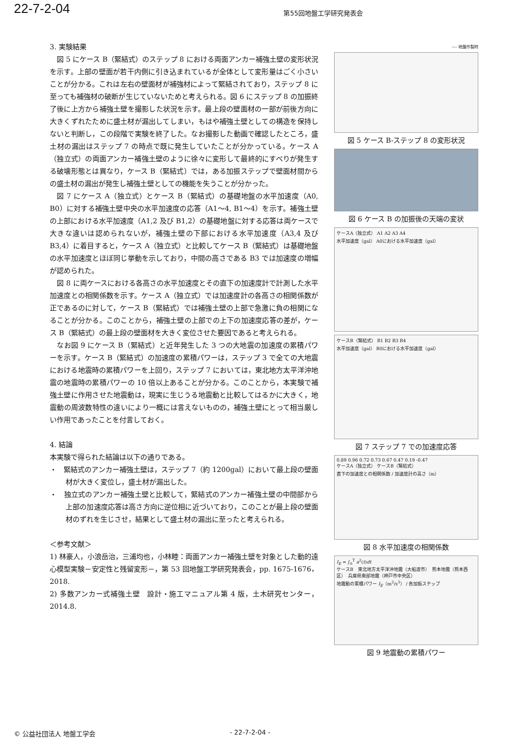22-7-2-04 第55回地盤工学研究発表会
3. 実験結果
図 5 にケース B（緊結式）のステップ 8 における両面アンカー補強土壁の変形状況を示す。上部の壁面が若干内側に引き込まれているが全体として変形量はごく小さいことが分かる。これは左右の壁面材が補強材によって緊結されており，ステップ 8 に至っても補強材の破断が生じていないためと考えられる。図 6 にステップ 8 の加振終了後に上方から補強土壁を撮影した状況を示す。最上段の壁面材の一部が前後方向に大きくずれたために盛土材が漏出してしまい，もはや補強土壁としての構造を保持しないと判断し，この段階で実験を終了した。なお撮影した動画で確認したところ，盛土材の漏出はステップ 7 の時点で既に発生していたことが分かっている。ケース A（独立式）の両面アンカー補強土壁のように徐々に変形して最終的にすべりが発生する破壊形態とは異なり，ケース B（緊結式）では，ある加振ステップで壁面材間からの盛土材の漏出が発生し補強土壁としての機能を失うことが分かった。
図 7 にケース A（独立式）とケース B（緊結式）の基礎地盤の水平加速度（A0, B0）に対する補強土壁中央の水平加速度の応答（A1～4, B1～4）を示す。補強土壁の上部における水平加速度（A1,2 及び B1,2）の基礎地盤に対する応答は両ケースで大きな違いは認められないが，補強土壁の下部における水平加速度（A3,4 及び B3,4）に着目すると，ケース A（独立式）と比較してケース B（緊結式）は基礎地盤の水平加速度とほぼ同じ挙動を示しており，中間の高さである B3 では加速度の増幅が認められた。
図 8 に両ケースにおける各高さの水平加速度とその直下の加速度計で計測した水平加速度との相関係数を示す。ケース A（独立式）では加速度計の各高さの相関係数が正であるのに対して，ケース B（緊結式）では補強土壁の上部で急激に負の相関になることが分かる。このことから，補強土壁の上部での上下の加速度応答の差が，ケース B（緊結式）の最上段の壁面材を大きく変位させた要因であると考えられる。
なお図 9 にケース B（緊結式）と近年発生した 3 つの大地震の加速度の累積パワーを示す。ケース B（緊結式）の加速度の累積パワーは，ステップ 3 で全ての大地震における地震時の累積パワーを上回り，ステップ 7 においては，東北地方太平洋沖地震の地震時の累積パワーの 10 倍以上あることが分かる。このことから，本実験で補強土壁に作用させた地震動は，現実に生じうる地震動と比較してはるかに大きく，地震動の周波数特性の違いにより一概には言えないものの，補強土壁にとって相当厳しい作用であったことを付言しておく。
4. 結論
本実験で得られた結論は以下の通りである。
・　緊結式のアンカー補強土壁は，ステップ 7（約 1200gal）において最上段の壁面材が大きく変位し，盛土材が漏出した。
・　独立式のアンカー補強土壁と比較して，緊結式のアンカー補強土壁の中間部から上部の加速度応答は高さ方向に逆位相に近づいており，このことが最上段の壁面材のずれを生じさせ，結果として盛土材の漏出に至ったと考えられる。
＜参考文献＞
1) 林豪人，小浪岳治，三浦均也，小林睦：両面アンカー補強土壁を対象とした動的遠心模型実験－安定性と残留変形－，第 53 回地盤工学研究発表会，pp. 1675-1676，2018.
2) 多数アンカー式補強土壁　設計・施工マニュアル第 4 版，土木研究センター，2014.8.
---- 地盤作製時
図 5 ケース B-ステップ 8 の変形状況
図 6 ケース B の加振後の天端の変状
ケースA（独立式） A1 A2 A3 A4
水平加速度（gal） A0における水平加速度（gal）
ケースB（緊結式） B1 B2 B3 B4
水平加速度（gal） B0における水平加速度（gal）
図 7 ステップ 7 での加速度応答
0.89 0.96 0.72 0.73 0.67 0.47 0.19 -0.47
ケースA（独立式） ケースB（緊結式）
直下の加速度との相関係数 / 加速度計の高さ（m）
図 8 水平加速度の相関係数
I<sub>E</sub> = ∫<sub>0</sub><sup>T</sup> a<sup>2</sup>(t)dt
ケースB　東北地方太平洋沖地震（大船渡市）　熊本地震（熊本西区）　兵庫県南部地震（神戸市中央区）
地震動の累積パワー I<sub>E</sub>（m<sup>2</sup>/s<sup>3</sup>） / 各加振ステップ
図 9 地震動の累積パワー
© 公益社団法人 地盤工学会 - 22-7-2-04 -